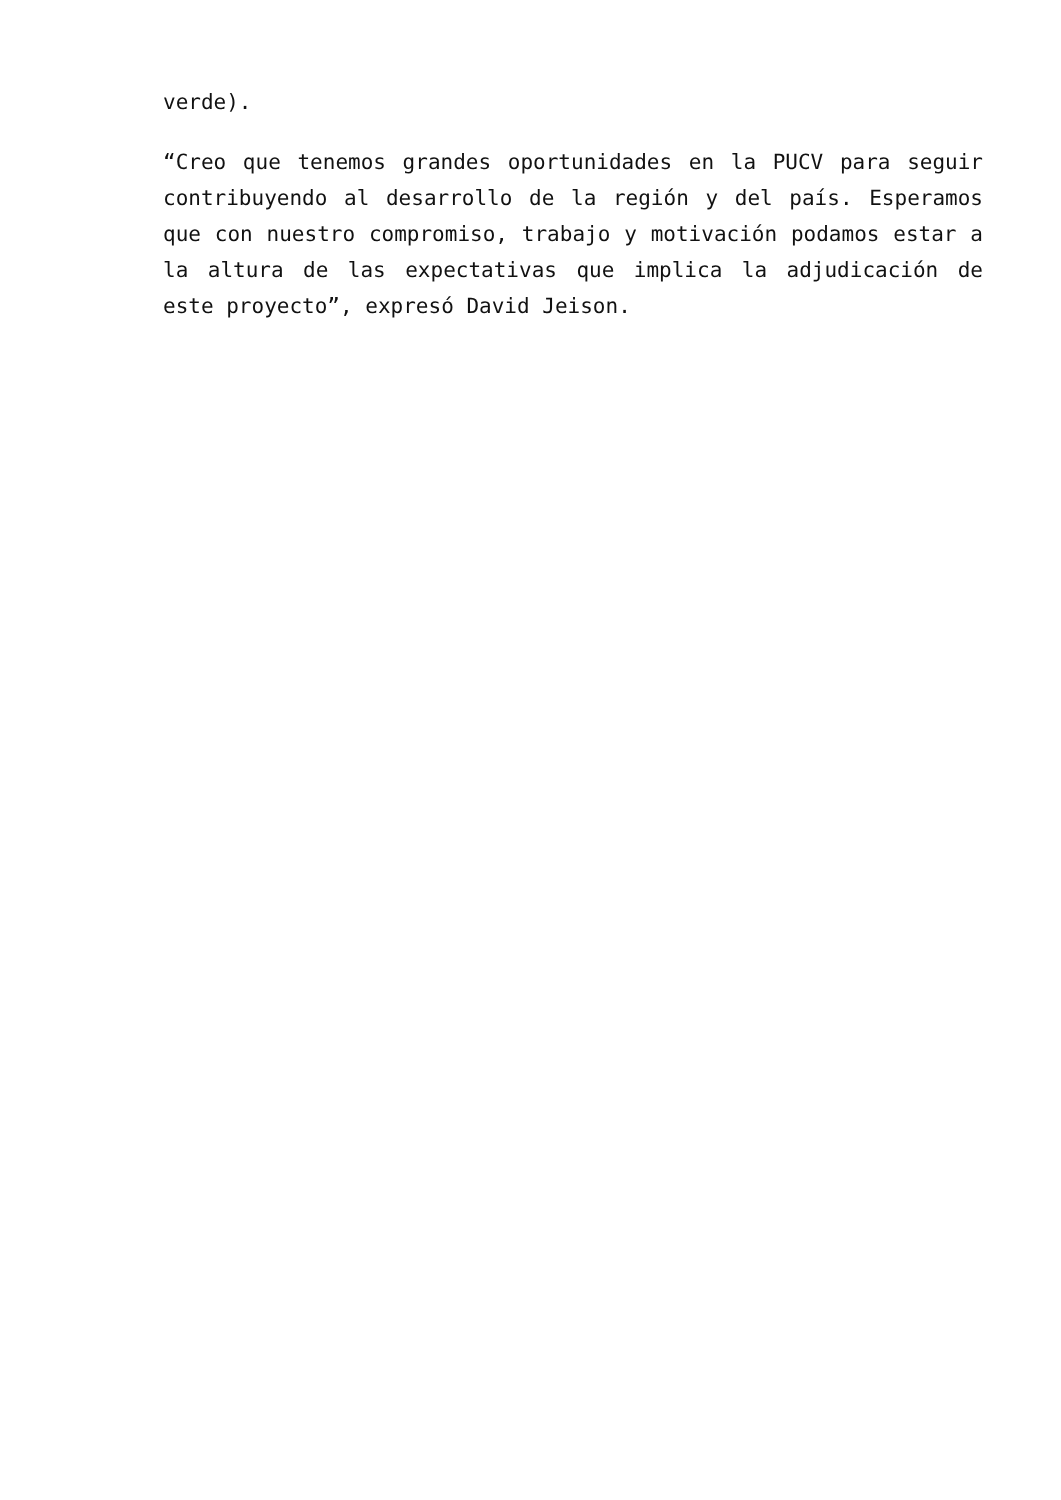verde).
“Creo que tenemos grandes oportunidades en la PUCV para seguir contribuyendo al desarrollo de la región y del país. Esperamos que con nuestro compromiso, trabajo y motivación podamos estar a la altura de las expectativas que implica la adjudicación de este proyecto”, expresó David Jeison.